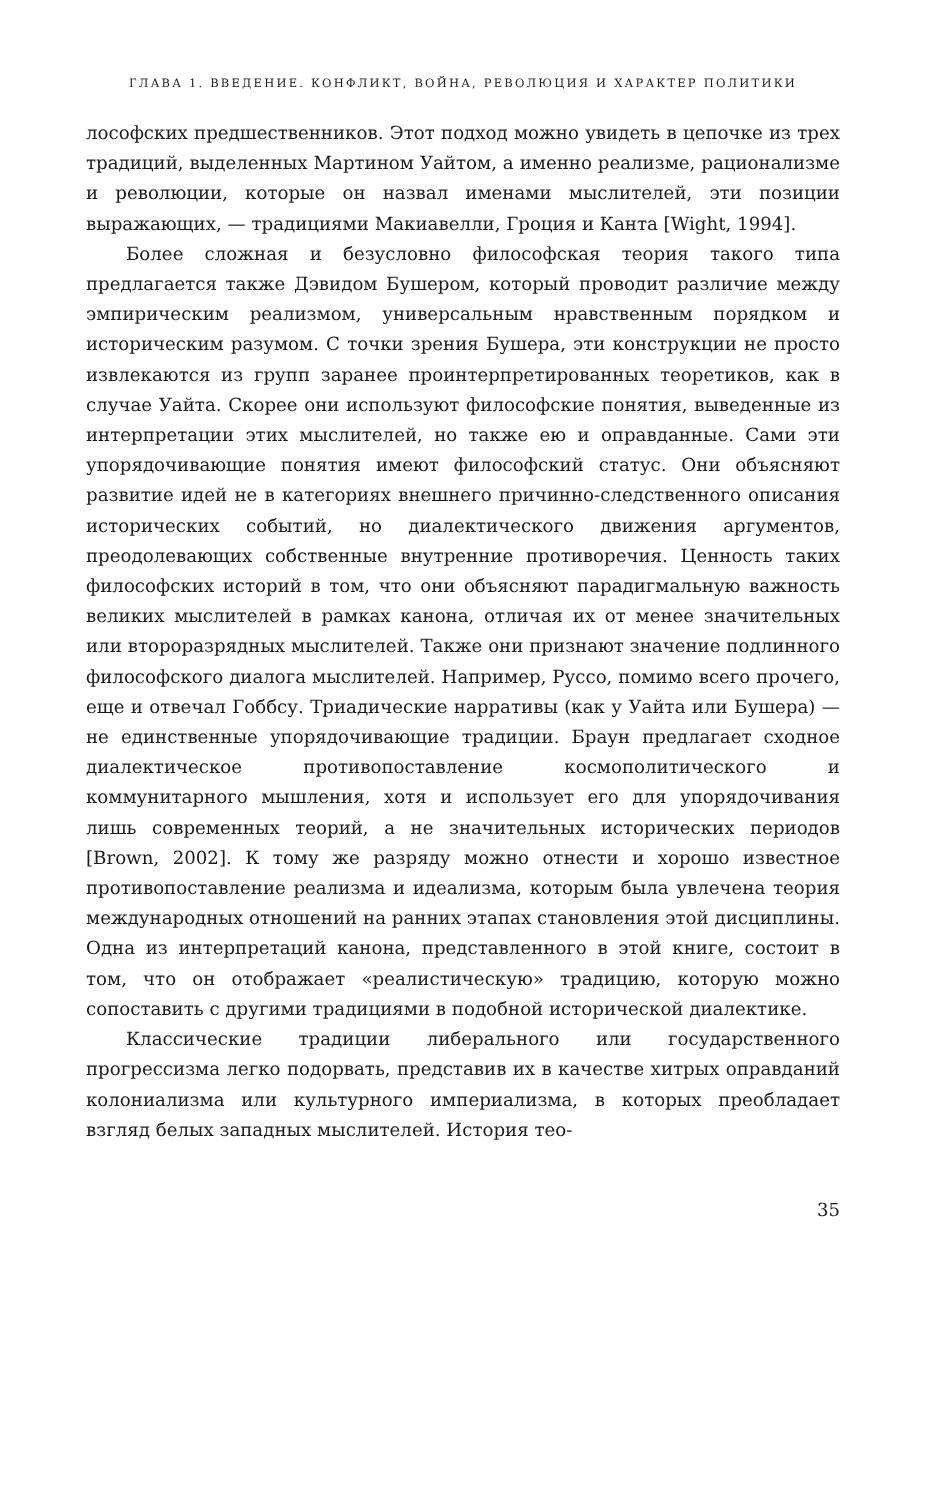ГЛАВА 1. ВВЕДЕНИЕ. КОНФЛИКТ, ВОЙНА, РЕВОЛЮЦИЯ И ХАРАКТЕР ПОЛИТИКИ
лософских предшественников. Этот подход можно увидеть в цепочке из трех традиций, выделенных Мартином Уайтом, а именно реализме, рационализме и революции, которые он назвал именами мыслителей, эти позиции выражающих, — традициями Макиавелли, Гроция и Канта [Wight, 1994].
Более сложная и безусловно философская теория такого типа предлагается также Дэвидом Бушером, который проводит различие между эмпирическим реализмом, универсальным нравственным порядком и историческим разумом. С точки зрения Бушера, эти конструкции не просто извлекаются из групп заранее проинтерпретированных теоретиков, как в случае Уайта. Скорее они используют философские понятия, выведенные из интерпретации этих мыслителей, но также ею и оправданные. Сами эти упорядочивающие понятия имеют философский статус. Они объясняют развитие идей не в категориях внешнего причинно-следственного описания исторических событий, но диалектического движения аргументов, преодолевающих собственные внутренние противоречия. Ценность таких философских историй в том, что они объясняют парадигмальную важность великих мыслителей в рамках канона, отличая их от менее значительных или второразрядных мыслителей. Также они признают значение подлинного философского диалога мыслителей. Например, Руссо, помимо всего прочего, еще и отвечал Гоббсу. Триадические нарративы (как у Уайта или Бушера) — не единственные упорядочивающие традиции. Браун предлагает сходное диалектическое противопоставление космополитического и коммунитарного мышления, хотя и использует его для упорядочивания лишь современных теорий, а не значительных исторических периодов [Brown, 2002]. К тому же разряду можно отнести и хорошо известное противопоставление реализма и идеализма, которым была увлечена теория международных отношений на ранних этапах становления этой дисциплины. Одна из интерпретаций канона, представленного в этой книге, состоит в том, что он отображает «реалистическую» традицию, которую можно сопоставить с другими традициями в подобной исторической диалектике.
Классические традиции либерального или государственного прогрессизма легко подорвать, представив их в качестве хитрых оправданий колониализма или культурного империализма, в которых преобладает взгляд белых западных мыслителей. История тео-
35